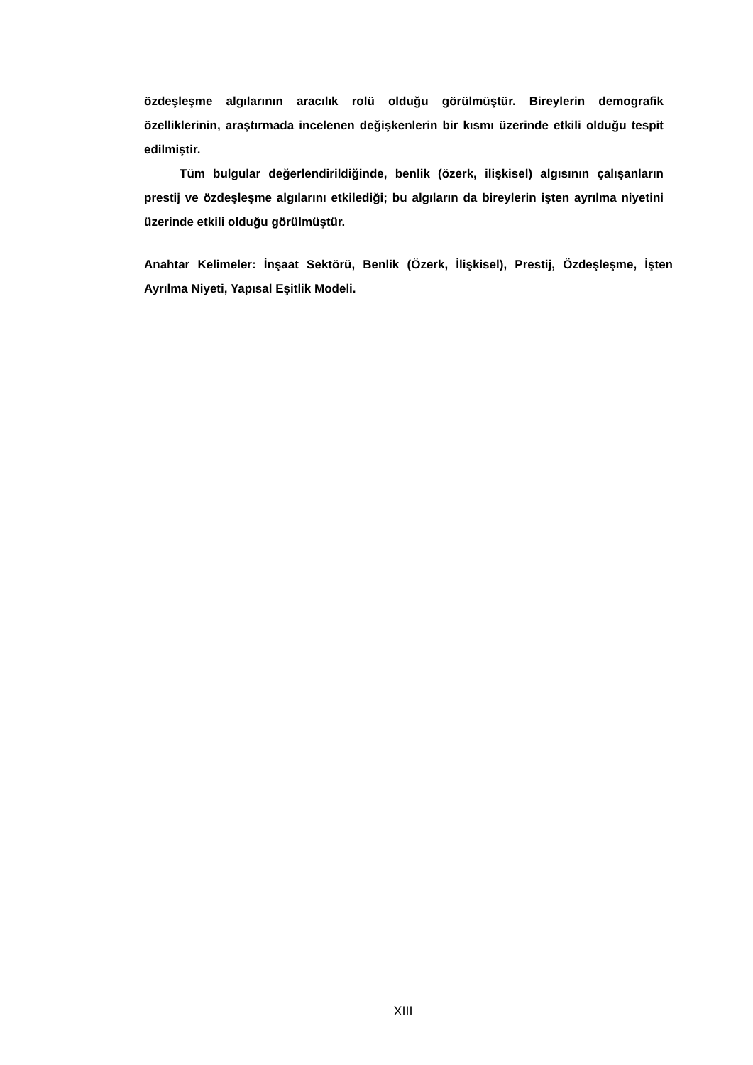özdeşleşme algılarının aracılık rolü olduğu görülmüştür. Bireylerin demografik özelliklerinin, araştırmada incelenen değişkenlerin bir kısmı üzerinde etkili olduğu tespit edilmiştir.
Tüm bulgular değerlendirildiğinde, benlik (özerk, ilişkisel) algısının çalışanların prestij ve özdeşleşme algılarını etkilediği; bu algıların da bireylerin işten ayrılma niyetini üzerinde etkili olduğu görülmüştür.
Anahtar Kelimeler: İnşaat Sektörü, Benlik (Özerk, İlişkisel), Prestij, Özdeşleşme, İşten Ayrılma Niyeti, Yapısal Eşitlik Modeli.
XIII